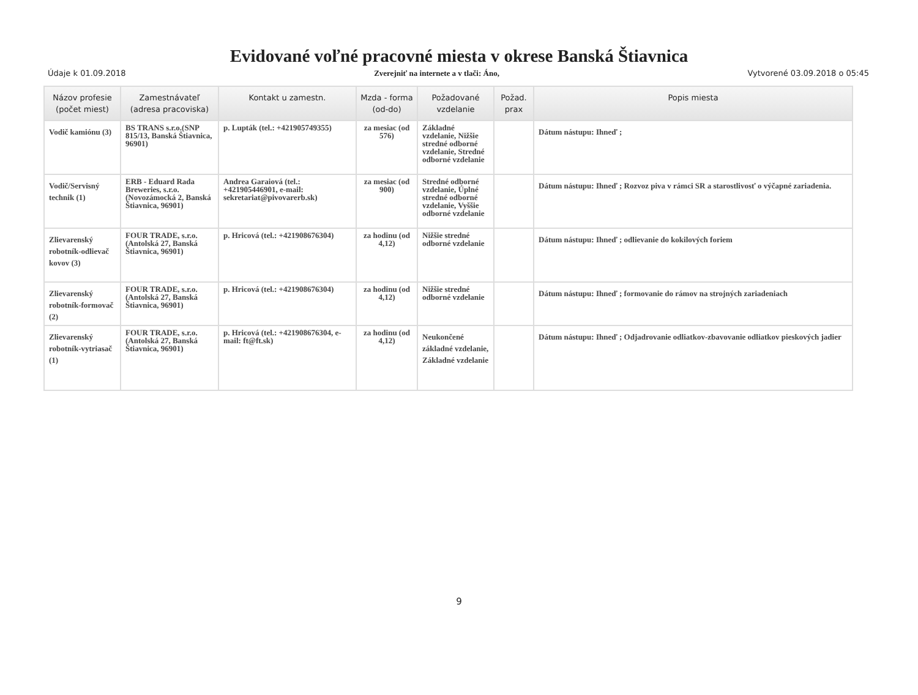Evidované voľné pracovné miesta v okrese Banská Štiavnica
Údaje k 01.09.2018 Zverejniť na internete a v tlači: Áno, Vytvorené 03.09.2018 o 05:45
| Názov profesie (počet miest) | Zamestnávateľ (adresa pracoviska) | Kontakt u zamestn. | Mzda - forma (od-do) | Požadované vzdelanie | Požad. prax | Popis miesta |
| --- | --- | --- | --- | --- | --- | --- |
| Vodič kamiónu (3) | BS TRANS s.r.o.(SNP 815/13, Banská Štiavnica, 96901) | p. Lupták (tel.: +421905749355) | za mesiac (od 576) | Základné vzdelanie, Nižšie stredné odborné vzdelanie, Stredné odborné vzdelanie | | Dátum nástupu: Ihneď ; |
| Vodič/Servisný technik (1) | ERB - Eduard Rada Breweries, s.r.o.(Novozámocká 2, Banská Štiavnica, 96901) | Andrea Garaiová (tel.: +421905446901, e-mail: sekretariat@pivovarerb.sk) | za mesiac (od 900) | Stredné odborné vzdelanie, Úplné stredné odborné vzdelanie, Vyššie odborné vzdelanie | | Dátum nástupu: Ihneď ; Rozvoz piva v rámci SR a starostlivosť o výčapné zariadenia. |
| Zlievarenský robotník-odlievač kovov (3) | FOUR TRADE, s.r.o.(Antolská 27, Banská Štiavnica, 96901) | p. Hricová (tel.: +421908676304) | za hodinu (od 4,12) | Nižšie stredné odborné vzdelanie | | Dátum nástupu: Ihneď ; odlievanie do kokilových foriem |
| Zlievarenský robotník-formovač (2) | FOUR TRADE, s.r.o.(Antolská 27, Banská Štiavnica, 96901) | p. Hricová (tel.: +421908676304) | za hodinu (od 4,12) | Nižšie stredné odborné vzdelanie | | Dátum nástupu: Ihneď ; formovanie do rámov na strojných zariadeniach |
| Zlievarenský robotník-vytriasač (1) | FOUR TRADE, s.r.o.(Antolská 27, Banská Štiavnica, 96901) | p. Hricová (tel.: +421908676304, e-mail: ft@ft.sk) | za hodinu (od 4,12) | Neukončené základné vzdelanie, Základné vzdelanie | | Dátum nástupu: Ihneď ; Odjadrovanie odliatkov-zbavovanie odliatkov pieskových jadier |
9